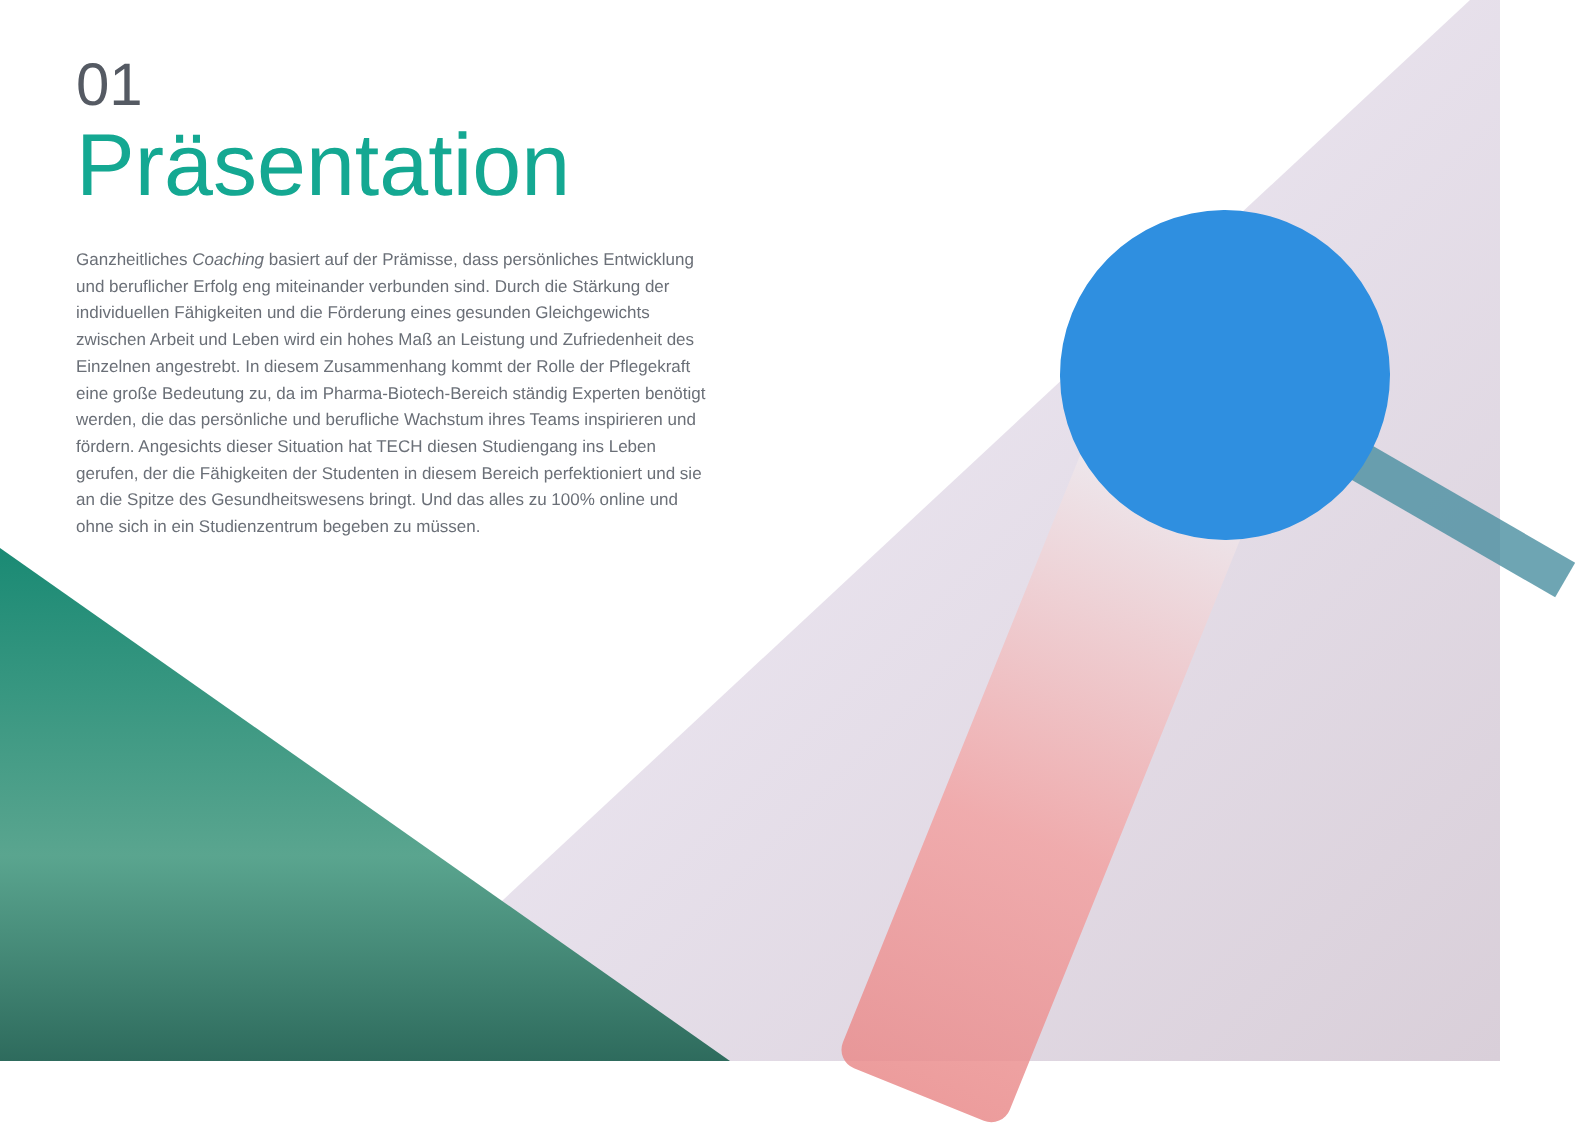01
Präsentation
Ganzheitliches Coaching basiert auf der Prämisse, dass persönliches Entwicklung und beruflicher Erfolg eng miteinander verbunden sind. Durch die Stärkung der individuellen Fähigkeiten und die Förderung eines gesunden Gleichgewichts zwischen Arbeit und Leben wird ein hohes Maß an Leistung und Zufriedenheit des Einzelnen angestrebt. In diesem Zusammenhang kommt der Rolle der Pflegekraft eine große Bedeutung zu, da im Pharma-Biotech-Bereich ständig Experten benötigt werden, die das persönliche und berufliche Wachstum ihres Teams inspirieren und fördern. Angesichts dieser Situation hat TECH diesen Studiengang ins Leben gerufen, der die Fähigkeiten der Studenten in diesem Bereich perfektioniert und sie an die Spitze des Gesundheitswesens bringt. Und das alles zu 100% online und ohne sich in ein Studienzentrum begeben zu müssen.